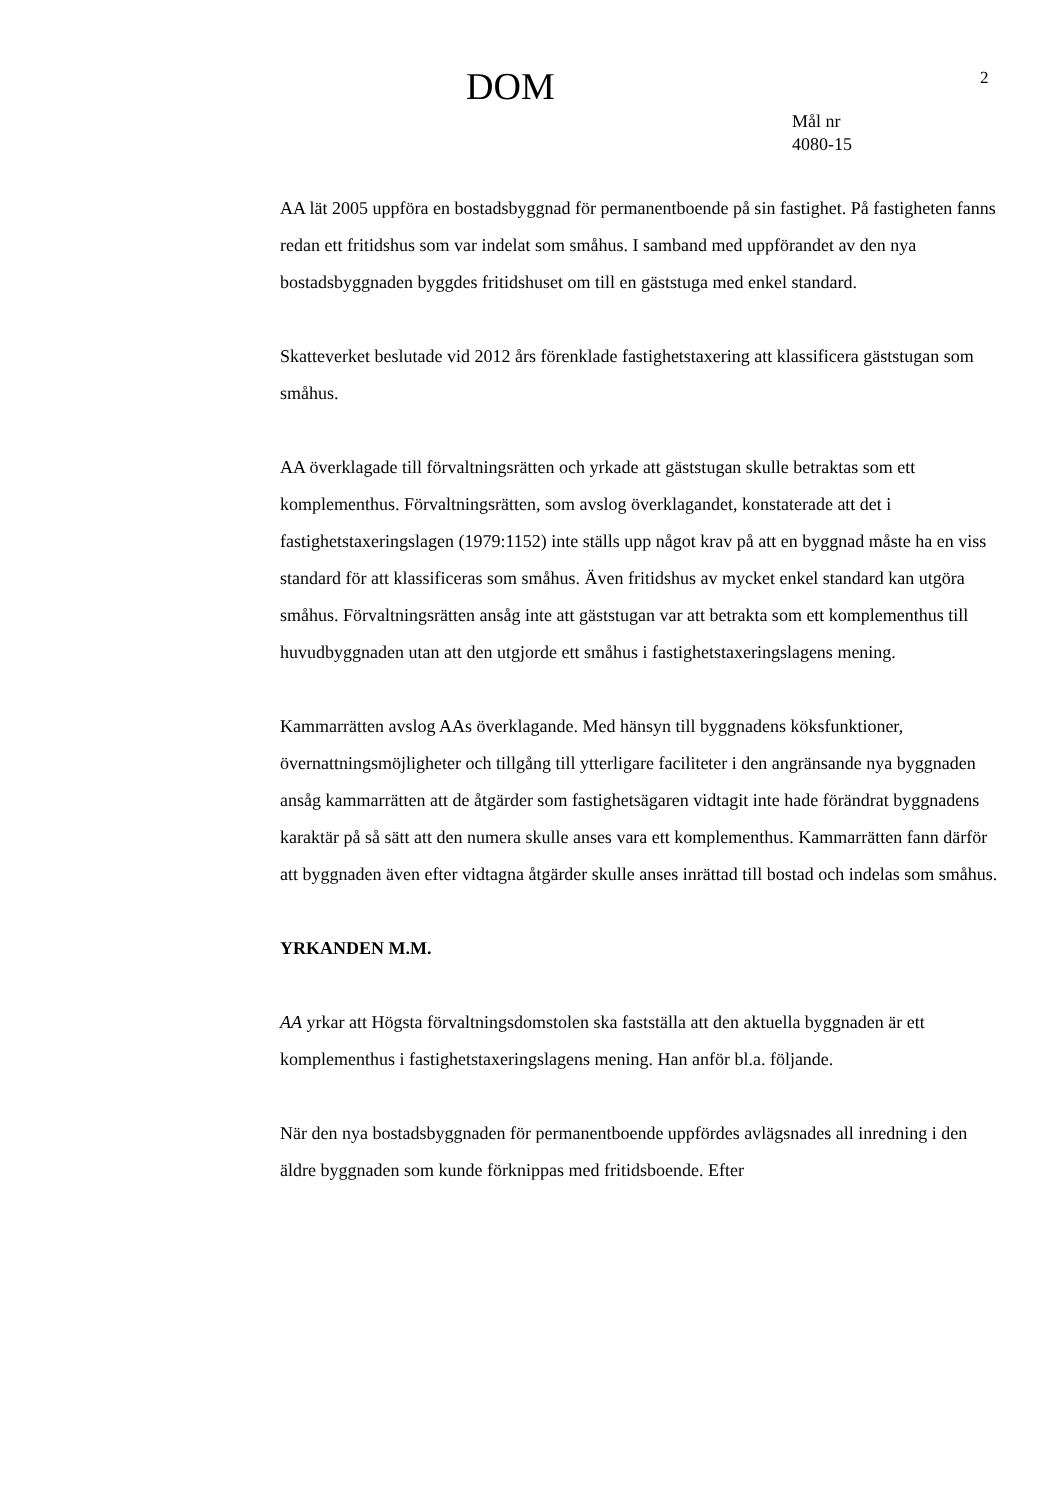DOM 2
Mål nr
4080-15
AA lät 2005 uppföra en bostadsbyggnad för permanentboende på sin fastighet. På fastigheten fanns redan ett fritidshus som var indelat som småhus. I samband med uppförandet av den nya bostadsbyggnaden byggdes fritidshuset om till en gäststuga med enkel standard.
Skatteverket beslutade vid 2012 års förenklade fastighetstaxering att klassificera gäststugan som småhus.
AA överklagade till förvaltningsrätten och yrkade att gäststugan skulle betraktas som ett komplementhus. Förvaltningsrätten, som avslog överklagandet, konstaterade att det i fastighetstaxeringslagen (1979:1152) inte ställs upp något krav på att en byggnad måste ha en viss standard för att klassificeras som småhus. Även fritidshus av mycket enkel standard kan utgöra småhus. Förvaltningsrätten ansåg inte att gäststugan var att betrakta som ett komplementhus till huvudbyggnaden utan att den utgjorde ett småhus i fastighetstaxeringslagens mening.
Kammarrätten avslog AAs överklagande. Med hänsyn till byggnadens köksfunktioner, övernattningsmöjligheter och tillgång till ytterligare faciliteter i den angränsande nya byggnaden ansåg kammarrätten att de åtgärder som fastighetsägaren vidtagit inte hade förändrat byggnadens karaktär på så sätt att den numera skulle anses vara ett komplementhus. Kammarrätten fann därför att byggnaden även efter vidtagna åtgärder skulle anses inrättad till bostad och indelas som småhus.
YRKANDEN M.M.
AA yrkar att Högsta förvaltningsdomstolen ska fastställa att den aktuella byggnaden är ett komplementhus i fastighetstaxeringslagens mening. Han anför bl.a. följande.
När den nya bostadsbyggnaden för permanentboende uppfördes avlägsnades all inredning i den äldre byggnaden som kunde förknippas med fritidsboende. Efter